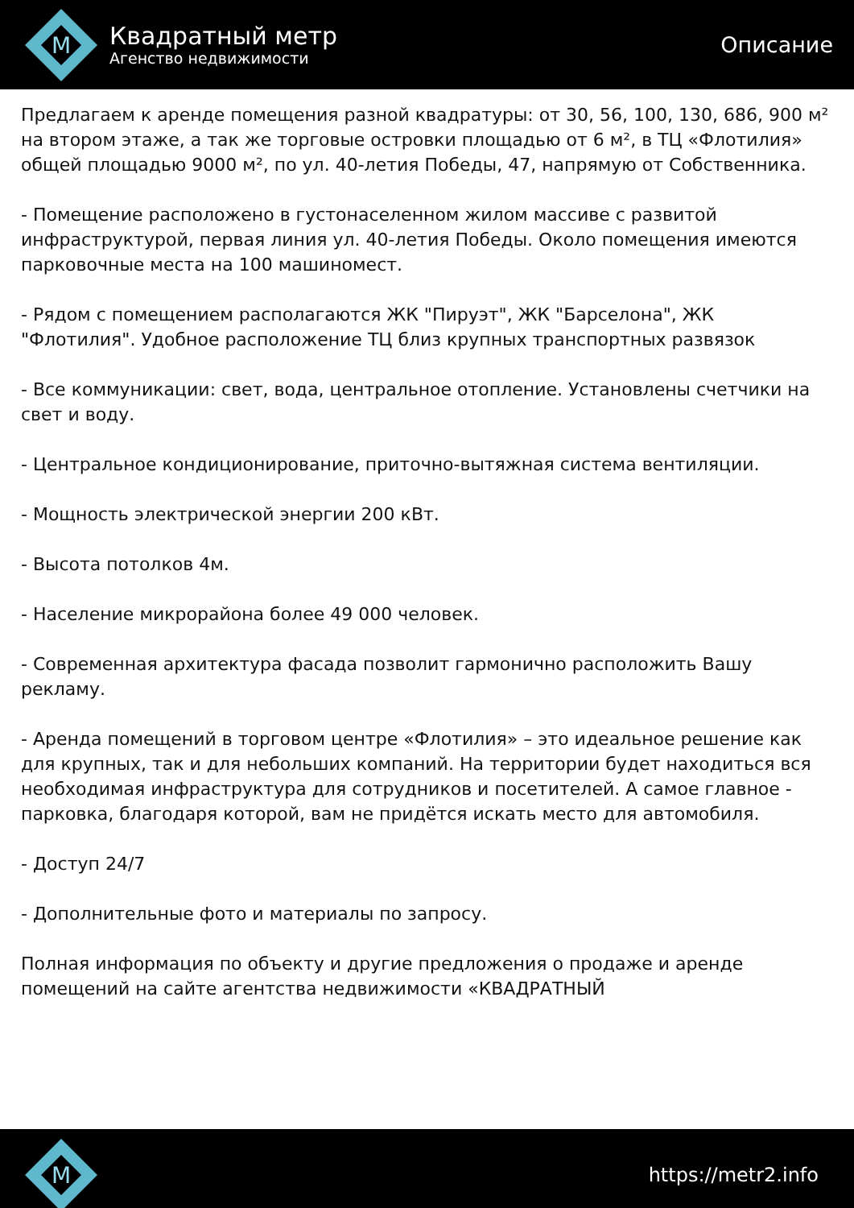M
Квадратный метр
Агенство недвижимости
Описание
Предлагаем к аренде помещения разной квадратуры: от 30, 56, 100, 130, 686, 900 м² на втором этаже, а так же торговые островки площадью от 6 м², в ТЦ «Флотилия» общей площадью 9000 м², по ул. 40-летия Победы, 47, напрямую от Собственника.
- Помещение расположено в густонаселенном жилом массиве с развитой инфраструктурой, первая линия ул. 40-летия Победы. Около помещения имеются парковочные места на 100 машиномест.
- Рядом с помещением располагаются ЖК "Пируэт", ЖК "Барселона", ЖК "Флотилия". Удобное расположение ТЦ близ крупных транспортных развязок
- Все коммуникации: свет, вода, центральное отопление. Установлены счетчики на свет и воду.
- Центральное кондиционирование, приточно-вытяжная система вентиляции.
- Мощность электрической энергии 200 кВт.
- Высота потолков 4м.
- Население микрорайона более 49 000 человек.
- Современная архитектура фасада позволит гармонично расположить Вашу рекламу.
- Аренда помещений в торговом центре «Флотилия» – это идеальное решение как для крупных, так и для небольших компаний. На территории будет находиться вся необходимая инфраструктура для сотрудников и посетителей. А самое главное - парковка, благодаря которой, вам не придётся искать место для автомобиля.
- Доступ 24/7
- Дополнительные фото и материалы по запросу.
Полная информация по объекту и другие предложения о продаже и аренде помещений на сайте агентства недвижимости «КВАДРАТНЫЙ
M
https://metr2.info